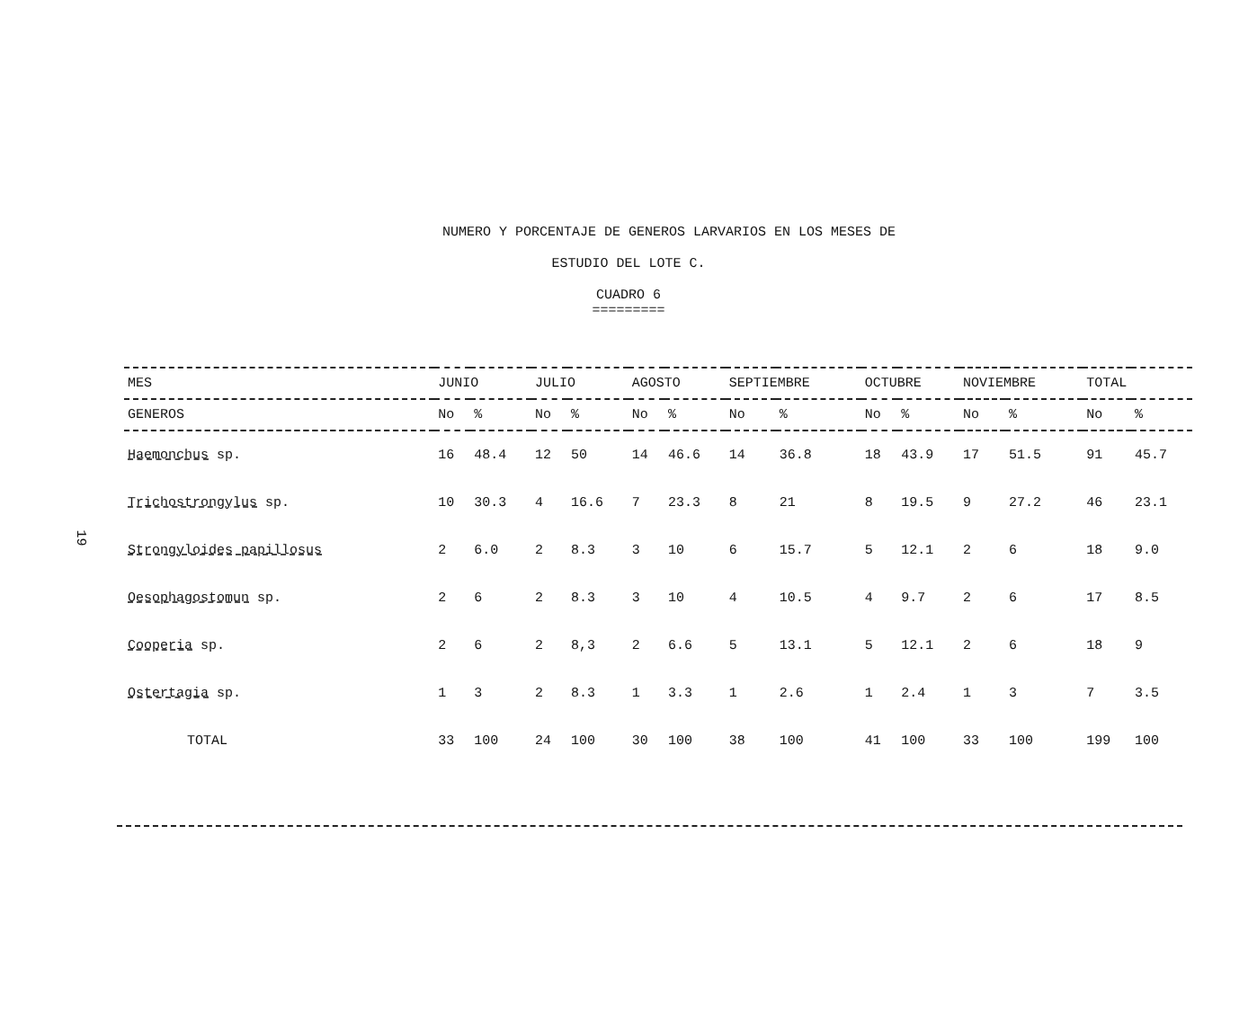19
NUMERO Y PORCENTAJE DE GENEROS LARVARIOS EN LOS MESES DE
ESTUDIO DEL LOTE C.
CUADRO 6
=========
| MES | JUNIO | | JULIO | | AGOSTO | | SEPTIEMBRE | | OCTUBRE | | NOVIEMBRE | | TOTAL | |
| --- | --- | --- | --- | --- | --- | --- | --- | --- | --- | --- | --- | --- | --- | --- |
| GENEROS | No | % | No | % | No | % | No | % | No | % | No | % | No | % |
| Haemonchus sp. | 16 | 48.4 | 12 | 50 | 14 | 46.6 | 14 | 36.8 | 18 | 43.9 | 17 | 51.5 | 91 | 45.7 |
| Trichostrongylus sp. | 10 | 30.3 | 4 | 16.6 | 7 | 23.3 | 8 | 21 | 8 | 19.5 | 9 | 27.2 | 46 | 23.1 |
| Strongyloides papillosus | 2 | 6.0 | 2 | 8.3 | 3 | 10 | 6 | 15.7 | 5 | 12.1 | 2 | 6 | 18 | 9.0 |
| Oesophagostomun sp. | 2 | 6 | 2 | 8.3 | 3 | 10 | 4 | 10.5 | 4 | 9.7 | 2 | 6 | 17 | 8.5 |
| Cooperia sp. | 2 | 6 | 2 | 8,3 | 2 | 6.6 | 5 | 13.1 | 5 | 12.1 | 2 | 6 | 18 | 9 |
| Ostertagia sp. | 1 | 3 | 2 | 8.3 | 1 | 3.3 | 1 | 2.6 | 1 | 2.4 | 1 | 3 | 7 | 3.5 |
| TOTAL | 33 | 100 | 24 | 100 | 30 | 100 | 38 | 100 | 41 | 100 | 33 | 100 | 199 | 100 |